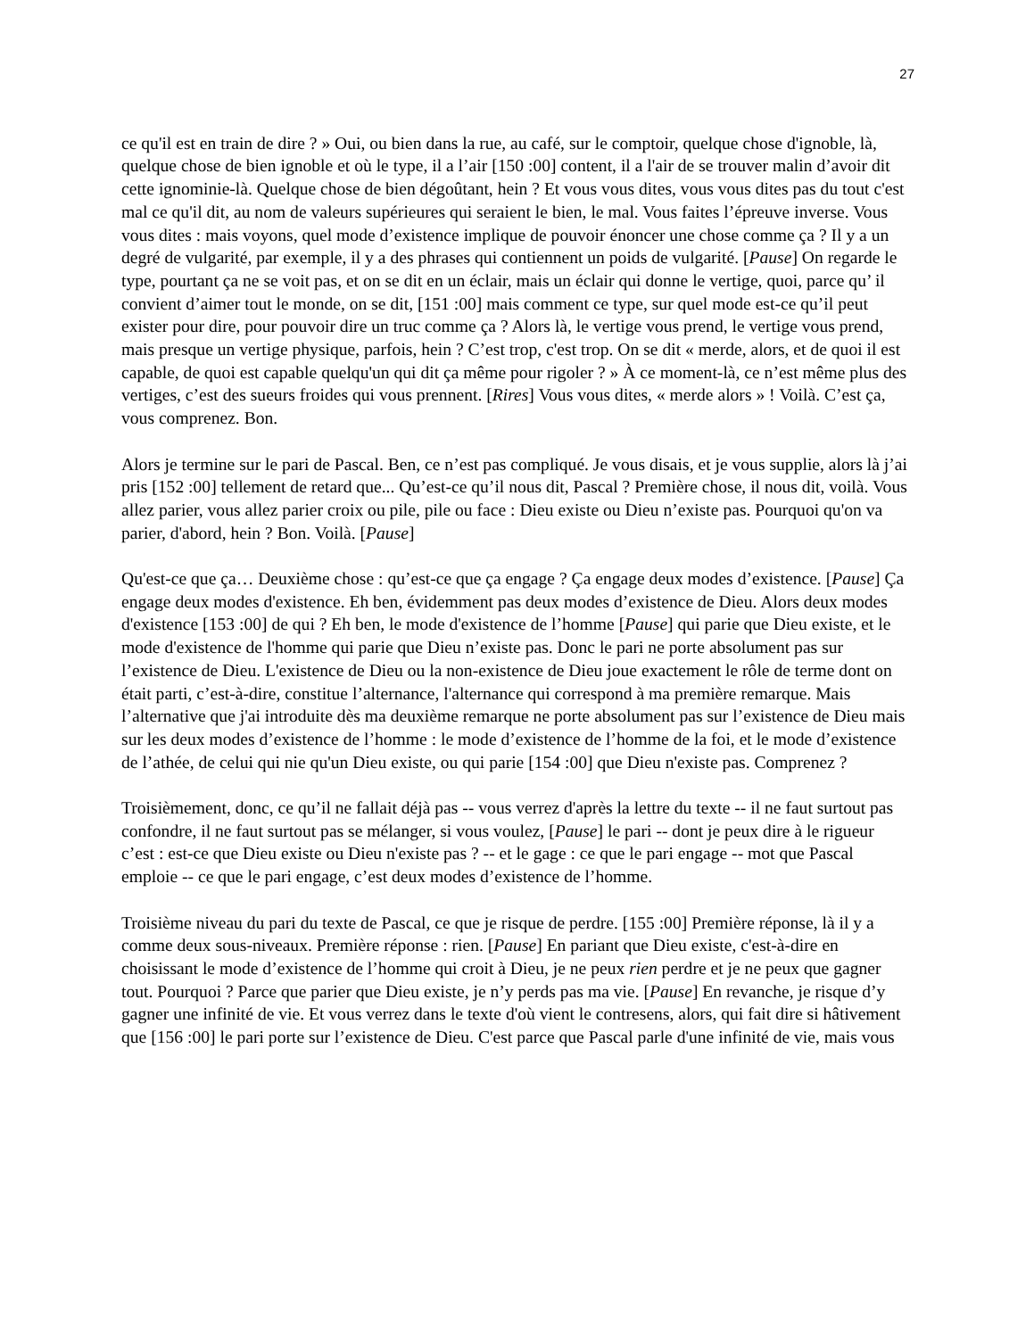27
ce qu'il est en train de dire ? » Oui, ou bien dans la rue, au café, sur le comptoir, quelque chose d'ignoble, là, quelque chose de bien ignoble et où le type, il a l’air [150 :00] content, il a l'air de se trouver malin d’avoir dit cette ignominie-là. Quelque chose de bien dégoûtant, hein ? Et vous vous dites, vous vous dites pas du tout c'est mal ce qu'il dit, au nom de valeurs supérieures qui seraient le bien, le mal. Vous faites l’épreuve inverse. Vous vous dites : mais voyons, quel mode d’existence implique de pouvoir énoncer une chose comme ça ? Il y a un degré de vulgarité, par exemple, il y a des phrases qui contiennent un poids de vulgarité. [Pause] On regarde le type, pourtant ça ne se voit pas, et on se dit en un éclair, mais un éclair qui donne le vertige, quoi, parce qu’ il convient d’aimer tout le monde, on se dit, [151 :00] mais comment ce type, sur quel mode est-ce qu’il peut exister pour dire, pour pouvoir dire un truc comme ça ? Alors là, le vertige vous prend, le vertige vous prend, mais presque un vertige physique, parfois, hein ? C’est trop, c'est trop. On se dit « merde, alors, et de quoi il est capable, de quoi est capable quelqu'un qui dit ça même pour rigoler ? » À ce moment-là, ce n’est même plus des vertiges, c’est des sueurs froides qui vous prennent. [Rires] Vous vous dites, « merde alors » ! Voilà. C’est ça, vous comprenez. Bon.
Alors je termine sur le pari de Pascal. Ben, ce n’est pas compliqué. Je vous disais, et je vous supplie, alors là j’ai pris [152 :00] tellement de retard que... Qu’est-ce qu’il nous dit, Pascal ? Première chose, il nous dit, voilà. Vous allez parier, vous allez parier croix ou pile, pile ou face : Dieu existe ou Dieu n’existe pas. Pourquoi qu'on va parier, d'abord, hein ? Bon. Voilà. [Pause]
Qu'est-ce que ça… Deuxième chose : qu’est-ce que ça engage ? Ça engage deux modes d’existence. [Pause] Ça engage deux modes d'existence. Eh ben, évidemment pas deux modes d’existence de Dieu. Alors deux modes d'existence [153 :00] de qui ? Eh ben, le mode d'existence de l’homme [Pause] qui parie que Dieu existe, et le mode d'existence de l'homme qui parie que Dieu n’existe pas. Donc le pari ne porte absolument pas sur l’existence de Dieu. L'existence de Dieu ou la non-existence de Dieu joue exactement le rôle de terme dont on était parti, c’est-à-dire, constitue l’alternance, l'alternance qui correspond à ma première remarque. Mais l’alternative que j'ai introduite dès ma deuxième remarque ne porte absolument pas sur l’existence de Dieu mais sur les deux modes d’existence de l’homme : le mode d’existence de l’homme de la foi, et le mode d’existence de l’athée, de celui qui nie qu'un Dieu existe, ou qui parie [154 :00] que Dieu n'existe pas. Comprenez ?
Troisièmement, donc, ce qu’il ne fallait déjà pas -- vous verrez d'après la lettre du texte -- il ne faut surtout pas confondre, il ne faut surtout pas se mélanger, si vous voulez, [Pause] le pari -- dont je peux dire à le rigueur c’est : est-ce que Dieu existe ou Dieu n'existe pas ? -- et le gage : ce que le pari engage -- mot que Pascal emploie -- ce que le pari engage, c’est deux modes d’existence de l’homme.
Troisième niveau du pari du texte de Pascal, ce que je risque de perdre. [155 :00] Première réponse, là il y a comme deux sous-niveaux. Première réponse : rien. [Pause] En pariant que Dieu existe, c'est-à-dire en choisissant le mode d’existence de l’homme qui croit à Dieu, je ne peux rien perdre et je ne peux que gagner tout. Pourquoi ? Parce que parier que Dieu existe, je n’y perds pas ma vie. [Pause] En revanche, je risque d’y gagner une infinité de vie. Et vous verrez dans le texte d'où vient le contresens, alors, qui fait dire si hâtivement que [156 :00] le pari porte sur l’existence de Dieu. C'est parce que Pascal parle d'une infinité de vie, mais vous